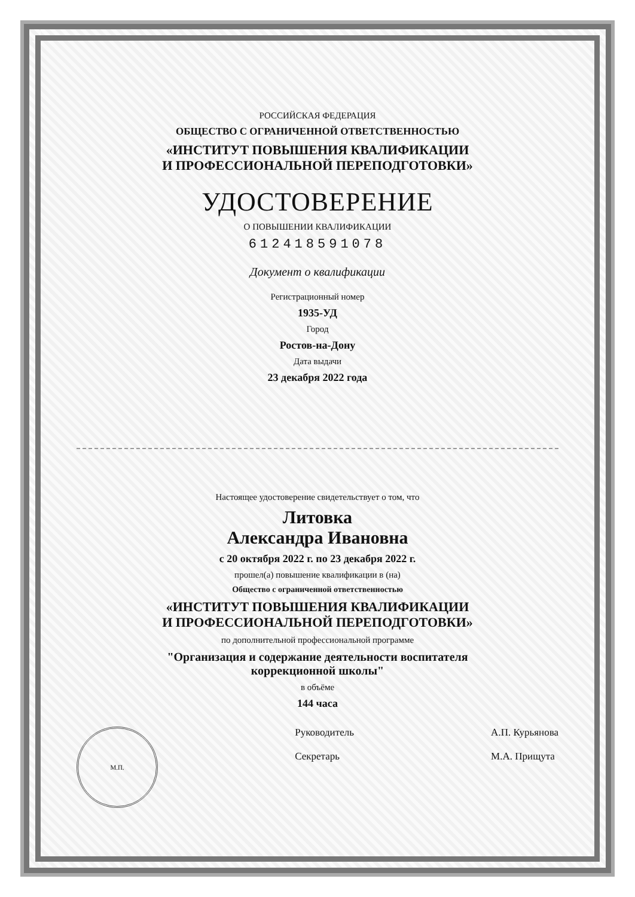РОССИЙСКАЯ ФЕДЕРАЦИЯ
ОБЩЕСТВО С ОГРАНИЧЕННОЙ ОТВЕТСТВЕННОСТЬЮ
«ИНСТИТУТ ПОВЫШЕНИЯ КВАЛИФИКАЦИИ
И ПРОФЕССИОНАЛЬНОЙ ПЕРЕПОДГОТОВКИ»
УДОСТОВЕРЕНИЕ
О ПОВЫШЕНИИ КВАЛИФИКАЦИИ
612418591078
Документ о квалификации
Регистрационный номер
1935-УД
Город
Ростов-на-Дону
Дата выдачи
23 декабря 2022 года
Настоящее удостоверение свидетельствует о том, что
Литовка
Александра Ивановна
с 20 октября 2022 г. по 23 декабря 2022 г.
прошел(а) повышение квалификации в (на)
Общество с ограниченной ответственностью
«ИНСТИТУТ ПОВЫШЕНИЯ КВАЛИФИКАЦИИ
И ПРОФЕССИОНАЛЬНОЙ ПЕРЕПОДГОТОВКИ»
по дополнительной профессиональной программе
"Организация и содержание деятельности воспитателя
коррекционной школы"
в объёме
144 часа
М.П.
Руководитель
Секретарь
А.П. Курьянова
М.А. Прищута